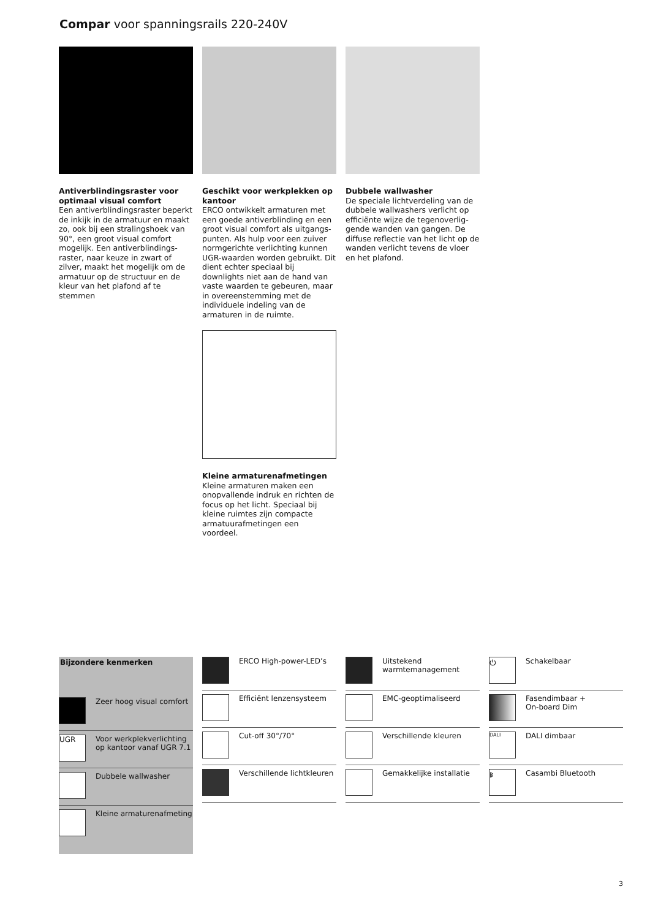Compar voor spanningsrails 220-240V
Antiverblindingsraster voor optimaal visual comfort
Een antiverblindingsraster beperkt de inkijk in de armatuur en maakt zo, ook bij een stralingshoek van 90°, een groot visual comfort mogelijk. Een antiverblindings­raster, naar keuze in zwart of zilver, maakt het mogelijk om de arma­tuur op de structuur en de kleur van het plafond af te stemmen
Geschikt voor werkplekken op kantoor
ERCO ontwikkelt armaturen met een goede antiverblinding en een groot visual comfort als uitgangs­punten. Als hulp voor een zuiver normgerichte verlichting kunnen UGR-waarden worden gebruikt. Dit dient echter speciaal bij downlights niet aan de hand van vaste waar­den te gebeuren, maar in overeen­stemming met de individuele inde­ling van de armaturen in de ruimte.
Kleine armaturenafmetingen
Kleine armaturen maken een onop­vallende indruk en richten de focus op het licht. Speciaal bij kleine ruimtes zijn compacte armatuuraf­metingen een voordeel.
Dubbele wallwasher
De speciale lichtverdeling van de dubbele wallwashers verlicht op efficiënte wijze de tegenoverlig­gende wanden van gangen. De diffuse reflectie van het licht op de wanden verlicht tevens de vloer en het plafond.
Bijzondere kenmerken
Zeer hoog visual comfort
UGR
Voor werkplekverlichting op kantoor vanaf UGR 7.1
Dubbele wallwasher
Kleine armaturenafmeting
ERCO High-power-LED’s
Efficiënt lenzensysteem
Cut-off 30°/70°
Verschillende lichtkleuren
Uitstekend warmtemanage­ment
EMC-geoptimaliseerd
Verschillende kleuren
Gemakkelijke installatie
⏻
Schakelbaar
Fasendimbaar +
On-board Dim
DALI
DALI dimbaar
ᛒ
Casambi Bluetooth
3